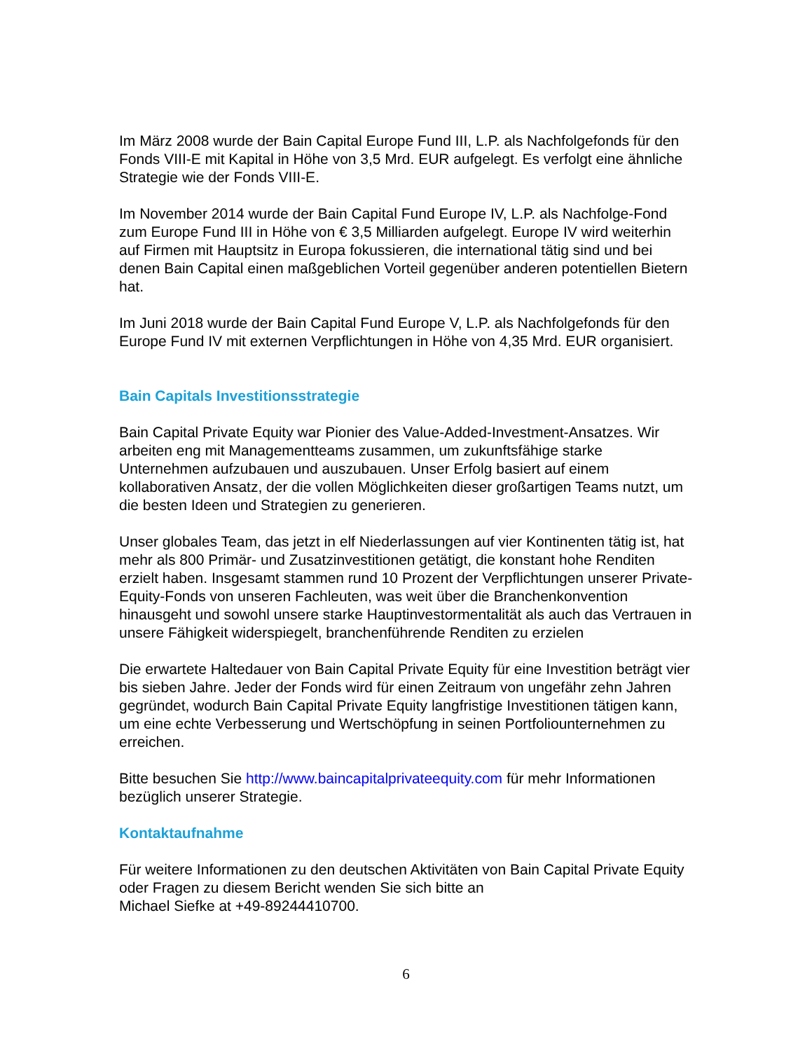Im März 2008 wurde der Bain Capital Europe Fund III, L.P. als Nachfolgefonds für den Fonds VIII-E mit Kapital in Höhe von 3,5 Mrd. EUR aufgelegt. Es verfolgt eine ähnliche Strategie wie der Fonds VIII-E.
Im November 2014 wurde der Bain Capital Fund Europe IV, L.P. als Nachfolge-Fond zum Europe Fund III in Höhe von € 3,5 Milliarden aufgelegt. Europe IV wird weiterhin auf Firmen mit Hauptsitz in Europa fokussieren, die international tätig sind und bei denen Bain Capital einen maßgeblichen Vorteil gegenüber anderen potentiellen Bietern hat.
Im Juni 2018 wurde der Bain Capital Fund Europe V, L.P. als Nachfolgefonds für den Europe Fund IV mit externen Verpflichtungen in Höhe von 4,35 Mrd. EUR organisiert.
Bain Capitals Investitionsstrategie
Bain Capital Private Equity war Pionier des Value-Added-Investment-Ansatzes. Wir arbeiten eng mit Managementteams zusammen, um zukunftsfähige starke Unternehmen aufzubauen und auszubauen. Unser Erfolg basiert auf einem kollaborativen Ansatz, der die vollen Möglichkeiten dieser großartigen Teams nutzt, um die besten Ideen und Strategien zu generieren.
Unser globales Team, das jetzt in elf Niederlassungen auf vier Kontinenten tätig ist, hat mehr als 800 Primär- und Zusatzinvestitionen getätigt, die konstant hohe Renditen erzielt haben. Insgesamt stammen rund 10 Prozent der Verpflichtungen unserer Private-Equity-Fonds von unseren Fachleuten, was weit über die Branchenkonvention hinausgeht und sowohl unsere starke Hauptinvestormentalität als auch das Vertrauen in unsere Fähigkeit widerspiegelt, branchenführende Renditen zu erzielen
Die erwartete Haltedauer von Bain Capital Private Equity für eine Investition beträgt vier bis sieben Jahre. Jeder der Fonds wird für einen Zeitraum von ungefähr zehn Jahren gegründet, wodurch Bain Capital Private Equity langfristige Investitionen tätigen kann, um eine echte Verbesserung und Wertschöpfung in seinen Portfoliounternehmen zu erreichen.
Bitte besuchen Sie http://www.baincapitalprivateequity.com für mehr Informationen bezüglich unserer Strategie.
Kontaktaufnahme
Für weitere Informationen zu den deutschen Aktivitäten von Bain Capital Private Equity oder Fragen zu diesem Bericht wenden Sie sich bitte an
Michael Siefke at +49-89244410700.
6